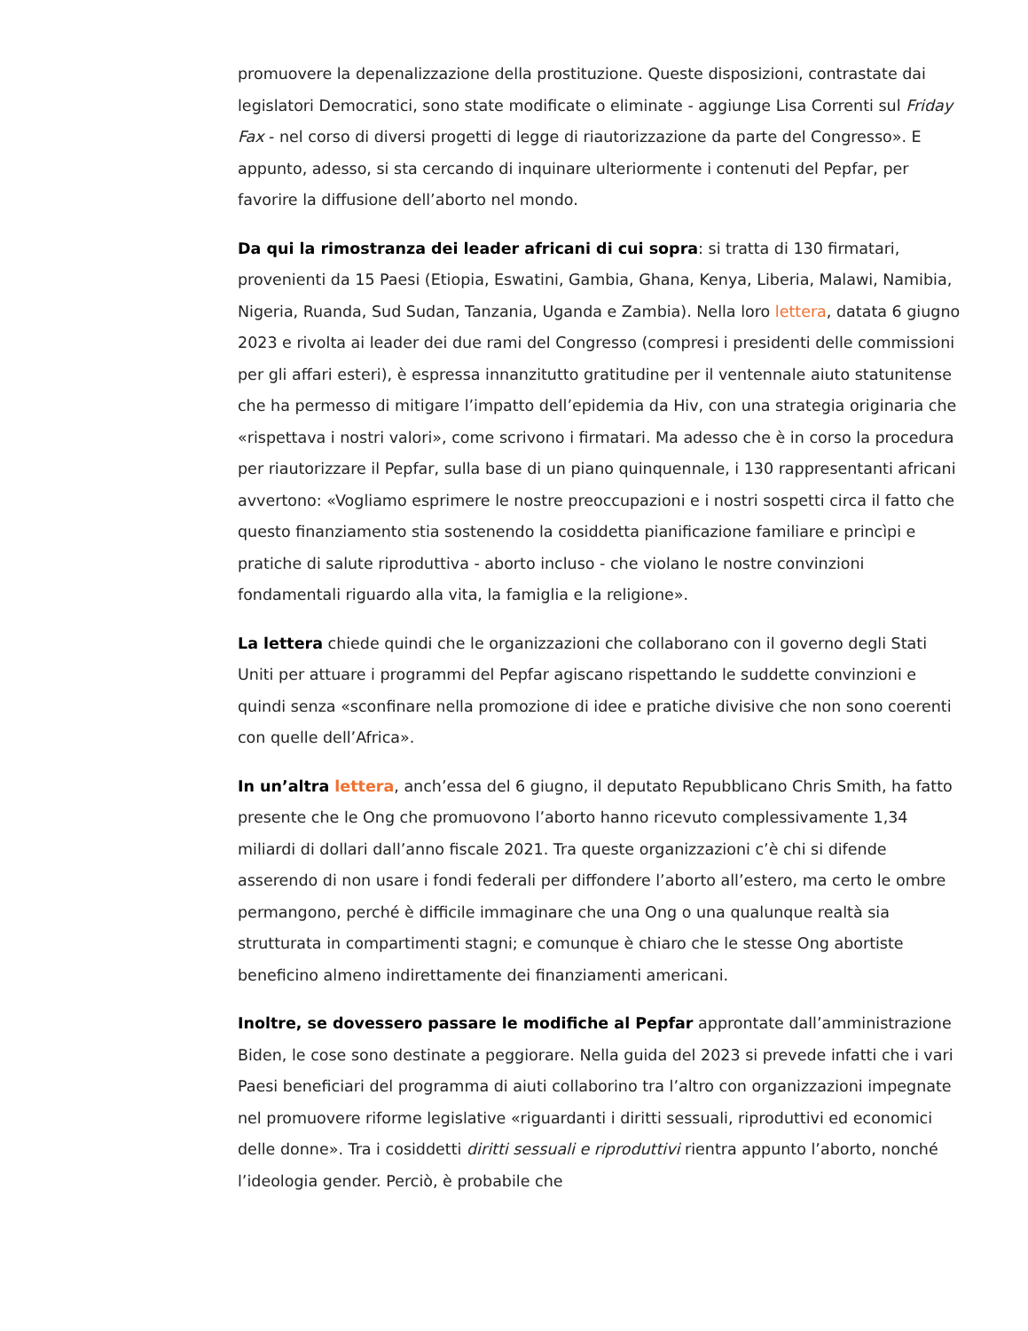promuovere la depenalizzazione della prostituzione. Queste disposizioni, contrastate dai legislatori Democratici, sono state modificate o eliminate - aggiunge Lisa Correnti sul Friday Fax - nel corso di diversi progetti di legge di riautorizzazione da parte del Congresso». E appunto, adesso, si sta cercando di inquinare ulteriormente i contenuti del Pepfar, per favorire la diffusione dell’aborto nel mondo.
Da qui la rimostranza dei leader africani di cui sopra: si tratta di 130 firmatari, provenienti da 15 Paesi (Etiopia, Eswatini, Gambia, Ghana, Kenya, Liberia, Malawi, Namibia, Nigeria, Ruanda, Sud Sudan, Tanzania, Uganda e Zambia). Nella loro lettera, datata 6 giugno 2023 e rivolta ai leader dei due rami del Congresso (compresi i presidenti delle commissioni per gli affari esteri), è espressa innanzitutto gratitudine per il ventennale aiuto statunitense che ha permesso di mitigare l’impatto dell’epidemia da Hiv, con una strategia originaria che «rispettava i nostri valori», come scrivono i firmatari. Ma adesso che è in corso la procedura per riautorizzare il Pepfar, sulla base di un piano quinquennale, i 130 rappresentanti africani avvertono: «Vogliamo esprimere le nostre preoccupazioni e i nostri sospetti circa il fatto che questo finanziamento stia sostenendo la cosiddetta pianificazione familiare e princìpi e pratiche di salute riproduttiva - aborto incluso - che violano le nostre convinzioni fondamentali riguardo alla vita, la famiglia e la religione».
La lettera chiede quindi che le organizzazioni che collaborano con il governo degli Stati Uniti per attuare i programmi del Pepfar agiscano rispettando le suddette convinzioni e quindi senza «sconfinare nella promozione di idee e pratiche divisive che non sono coerenti con quelle dell’Africa».
In un’altra lettera, anch’essa del 6 giugno, il deputato Repubblicano Chris Smith, ha fatto presente che le Ong che promuovono l’aborto hanno ricevuto complessivamente 1,34 miliardi di dollari dall’anno fiscale 2021. Tra queste organizzazioni c’è chi si difende asserendo di non usare i fondi federali per diffondere l’aborto all’estero, ma certo le ombre permangono, perché è difficile immaginare che una Ong o una qualunque realtà sia strutturata in compartimenti stagni; e comunque è chiaro che le stesse Ong abortiste beneficino almeno indirettamente dei finanziamenti americani.
Inoltre, se dovessero passare le modifiche al Pepfar approntate dall’amministrazione Biden, le cose sono destinate a peggiorare. Nella guida del 2023 si prevede infatti che i vari Paesi beneficiari del programma di aiuti collaborino tra l’altro con organizzazioni impegnate nel promuovere riforme legislative «riguardanti i diritti sessuali, riproduttivi ed economici delle donne». Tra i cosiddetti diritti sessuali e riproduttivi rientra appunto l’aborto, nonché l’ideologia gender. Perciò, è probabile che